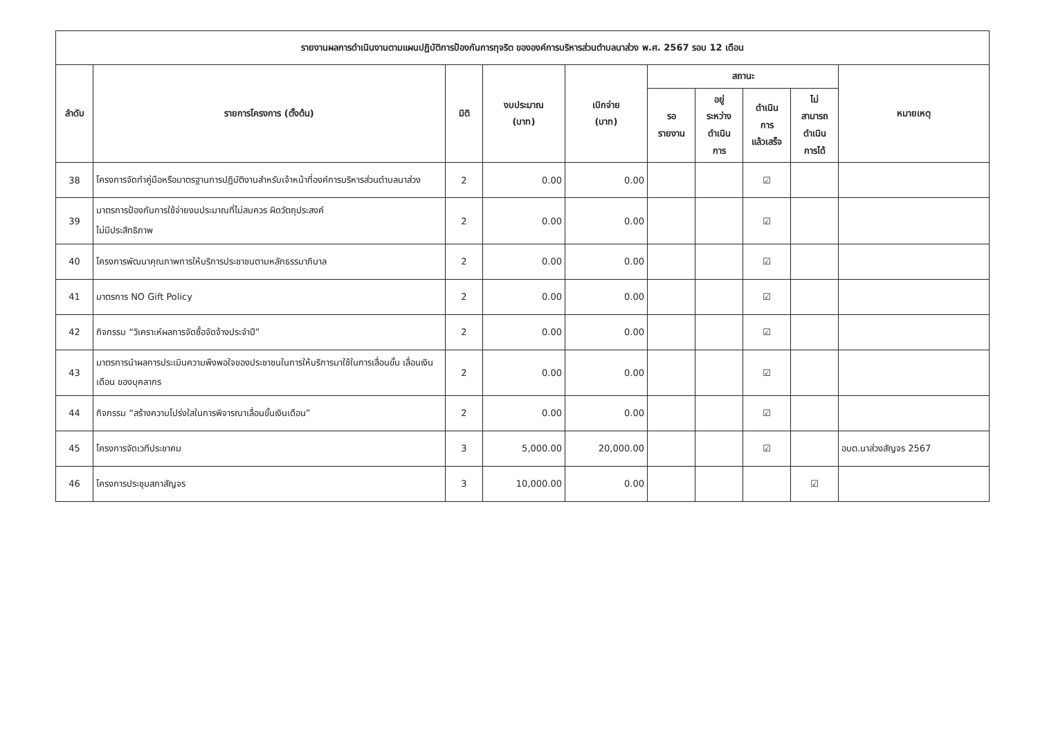| รายงานผลการดำเนินงานตามแผนปฏิบัติการป้องกันการทุจริต ขององค์การบริหารส่วนตำบลนาส่วง พ.ศ. 2567 รอบ 12 เดือน | | | | | | | | | |
| ลำดับ | รายการโครงการ (ตั้งต้น) | มิติ | งบประมาณ (บาท) | เบิกจ่าย (บาท) | สถานะ | | | | หมายเหตุ |
| | | | | | รอ รายงาน | อยู่ ระหว่าง ดำเนิน การ | ดำเนิน การ แล้วเสร็จ | ไม่ สามารถ ดำเนิน การได้ | |
| 38 | โครงการจัดทำคู่มือหรือมาตรฐานการปฏิบัติงานสำหรับเจ้าหน้าที่องค์การบริหารส่วนตำบลนาส่วง | 2 | 0.00 | 0.00 | | | ☑ | | |
| 39 | มาตรการป้องกันการใช้จ่ายงบประมาณที่ไม่สมควร ผิดวัตถุประสงค์ ไม่มีประสิทธิภาพ | 2 | 0.00 | 0.00 | | | ☑ | | |
| 40 | โครงการพัฒนาคุณภาพการให้บริการประชาชนตามหลักธรรมาภิบาล | 2 | 0.00 | 0.00 | | | ☑ | | |
| 41 | มาตรการ NO Gift Policy | 2 | 0.00 | 0.00 | | | ☑ | | |
| 42 | กิจกรรม “วิเคราะห์ผลการจัดซื้อจัดจ้างประจำปี” | 2 | 0.00 | 0.00 | | | ☑ | | |
| 43 | มาตรการนำผลการประเมินความพึงพอใจของประชาชนในการให้บริการมาใช้ในการเลื่อนขั้น เลื่อนเงินเดือน ของบุคลากร | 2 | 0.00 | 0.00 | | | ☑ | | |
| 44 | กิจกรรม “สร้างความโปร่งใสในการพิจารณาเลื่อนขั้นเงินเดือน” | 2 | 0.00 | 0.00 | | | ☑ | | |
| 45 | โครงการจัดเวทีประชาคม | 3 | 5,000.00 | 20,000.00 | | | ☑ | | อบต.นาส่วงสัญจร 2567 |
| 46 | โครงการประชุมสภาสัญจร | 3 | 10,000.00 | 0.00 | | | | ☑ | |